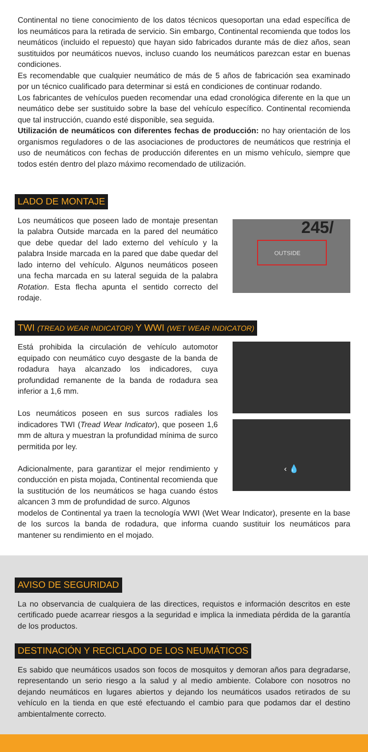Continental no tiene conocimiento de los datos técnicos quesoportan una edad específica de los neumáticos para la retirada de servicio. Sin embargo, Continental recomienda que todos los neumáticos (incluido el repuesto) que hayan sido fabricados durante más de diez años, sean sustituidos por neumáticos nuevos, incluso cuando los neumáticos parezcan estar en buenas condiciones.
Es recomendable que cualquier neumático de más de 5 años de fabricación sea examinado por un técnico cualificado para determinar si está en condiciones de continuar rodando.
Los fabricantes de vehículos pueden recomendar una edad cronológica diferente en la que un neumático debe ser sustituido sobre la base del vehículo específico. Continental recomienda que tal instrucción, cuando esté disponible, sea seguida.
Utilización de neumáticos con diferentes fechas de producción: no hay orientación de los organismos reguladores o de las asociaciones de productores de neumáticos que restrinja el uso de neumáticos con fechas de producción diferentes en un mismo vehículo, siempre que todos estén dentro del plazo máximo recomendado de utilización.
LADO DE MONTAJE
Los neumáticos que poseen lado de montaje presentan la palabra Outside marcada en la pared del neumático que debe quedar del lado externo del vehículo y la palabra Inside marcada en la pared que dabe quedar del lado interno del vehículo. Algunos neumáticos poseen una fecha marcada en su lateral seguida de la palabra Rotation. Esta flecha apunta el sentido correcto del rodaje.
OUTSIDE
245/
TWI (TREAD WEAR INDICATOR) Y WWI (WET WEAR INDICATOR)
Está prohibida la circulación de vehículo automotor equipado con neumático cuyo desgaste de la banda de rodadura haya alcanzado los indicadores, cuya profundidad remanente de la banda de rodadura sea inferior a 1,6 mm.
Los neumáticos poseen en sus surcos radiales los indicadores TWI (Tread Wear Indicator), que poseen 1,6 mm de altura y muestran la profundidad mínima de surco permitida por ley.
Adicionalmente, para garantizar el mejor rendimiento y conducción en pista mojada, Continental recomienda que la sustitución de los neumáticos se haga cuando éstos alcancen 3 mm de profundidad de surco. Algunos
‹ 💧
modelos de Continental ya traen la tecnología WWI (Wet Wear Indicator), presente en la base de los surcos la banda de rodadura, que informa cuando sustituir los neumáticos para mantener su rendimiento en el mojado.
AVISO DE SEGURIDAD
La no observancia de cualquiera de las directices, requistos e información descritos en este certificado puede acarrear riesgos a la seguridad e implica la inmediata pérdida de la garantía de los productos.
DESTINACIÓN Y RECICLADO DE LOS NEUMÁTICOS
Es sabido que neumáticos usados son focos de mosquitos y demoran años para degradarse, representando un serio riesgo a la salud y al medio ambiente. Colabore con nosotros no dejando neumáticos en lugares abiertos y dejando los neumáticos usados retirados de su vehículo en la tienda en que esté efectuando el cambio para que podamos dar el destino ambientalmente correcto.